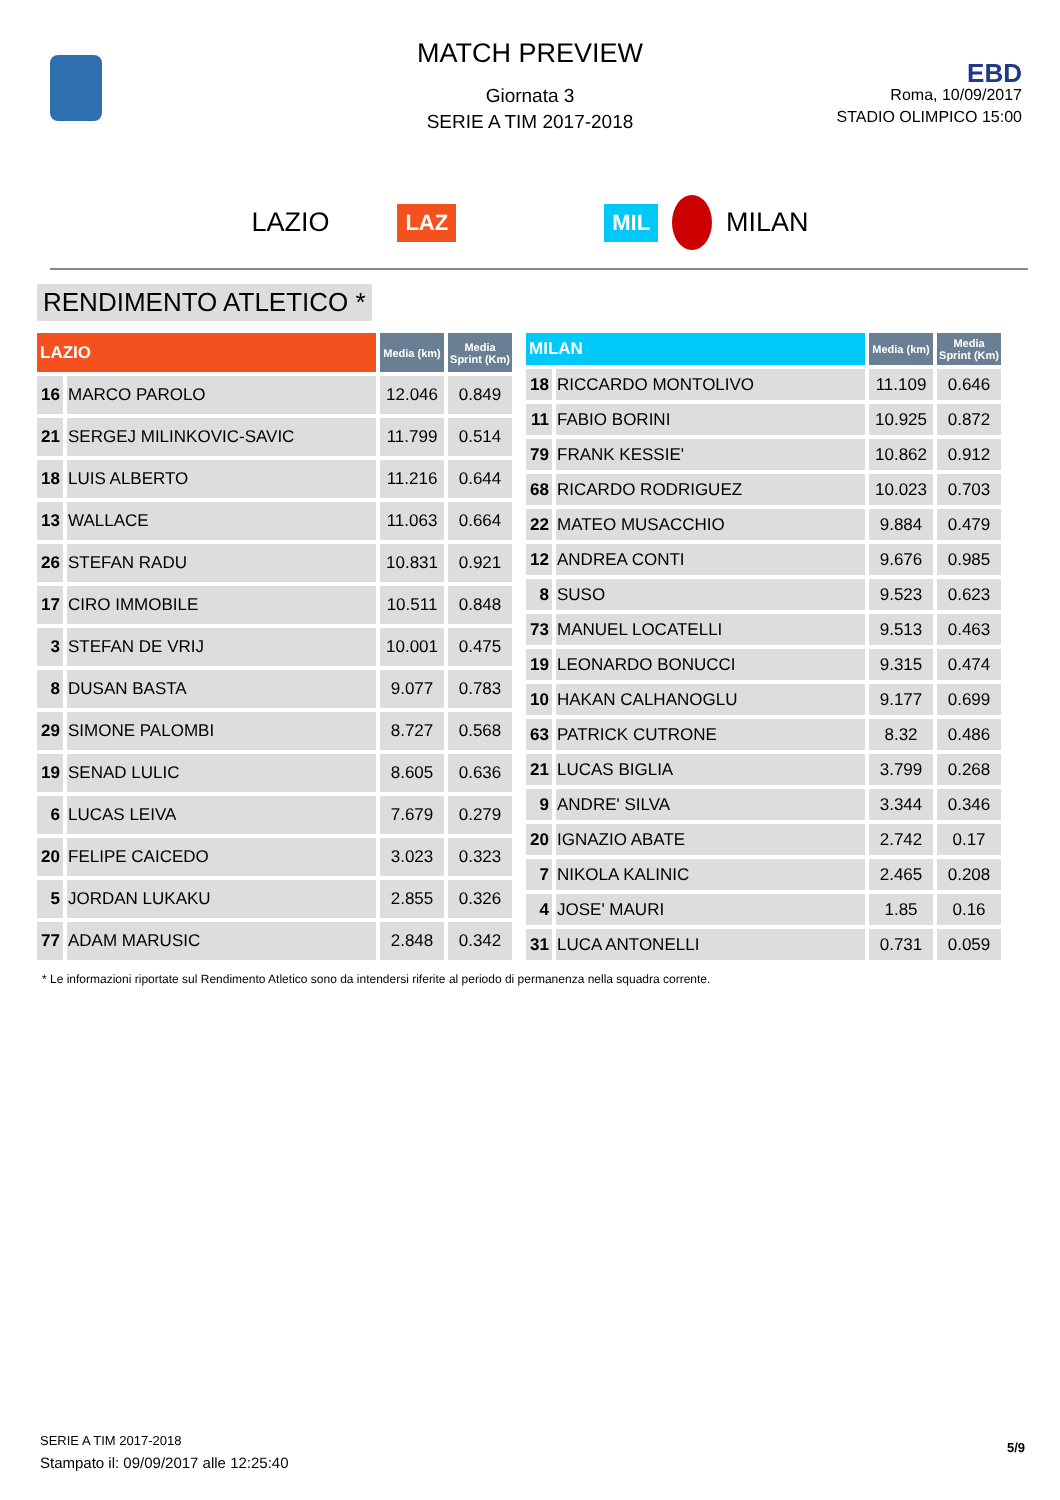MATCH PREVIEW
Giornata 3
SERIE A TIM 2017-2018
EBD
Roma, 10/09/2017
STADIO OLIMPICO 15:00
LAZIO LAZ MIL MILAN
RENDIMENTO ATLETICO *
| LAZIO | | Media (km) | Media Sprint (Km) |
| --- | --- | --- | --- |
| 16 | MARCO PAROLO | 12.046 | 0.849 |
| 21 | SERGEJ MILINKOVIC-SAVIC | 11.799 | 0.514 |
| 18 | LUIS ALBERTO | 11.216 | 0.644 |
| 13 | WALLACE | 11.063 | 0.664 |
| 26 | STEFAN RADU | 10.831 | 0.921 |
| 17 | CIRO IMMOBILE | 10.511 | 0.848 |
| 3 | STEFAN DE VRIJ | 10.001 | 0.475 |
| 8 | DUSAN BASTA | 9.077 | 0.783 |
| 29 | SIMONE PALOMBI | 8.727 | 0.568 |
| 19 | SENAD LULIC | 8.605 | 0.636 |
| 6 | LUCAS LEIVA | 7.679 | 0.279 |
| 20 | FELIPE CAICEDO | 3.023 | 0.323 |
| 5 | JORDAN LUKAKU | 2.855 | 0.326 |
| 77 | ADAM MARUSIC | 2.848 | 0.342 |
| MILAN | | Media (km) | Media Sprint (Km) |
| --- | --- | --- | --- |
| 18 | RICCARDO MONTOLIVO | 11.109 | 0.646 |
| 11 | FABIO BORINI | 10.925 | 0.872 |
| 79 | FRANK KESSIE' | 10.862 | 0.912 |
| 68 | RICARDO RODRIGUEZ | 10.023 | 0.703 |
| 22 | MATEO MUSACCHIO | 9.884 | 0.479 |
| 12 | ANDREA CONTI | 9.676 | 0.985 |
| 8 | SUSO | 9.523 | 0.623 |
| 73 | MANUEL LOCATELLI | 9.513 | 0.463 |
| 19 | LEONARDO BONUCCI | 9.315 | 0.474 |
| 10 | HAKAN CALHANOGLU | 9.177 | 0.699 |
| 63 | PATRICK CUTRONE | 8.32 | 0.486 |
| 21 | LUCAS BIGLIA | 3.799 | 0.268 |
| 9 | ANDRE' SILVA | 3.344 | 0.346 |
| 20 | IGNAZIO ABATE | 2.742 | 0.17 |
| 7 | NIKOLA KALINIC | 2.465 | 0.208 |
| 4 | JOSE' MAURI | 1.85 | 0.16 |
| 31 | LUCA ANTONELLI | 0.731 | 0.059 |
* Le informazioni riportate sul Rendimento Atletico sono da intendersi riferite al periodo di permanenza nella squadra corrente.
SERIE A TIM 2017-2018
Stampato il: 09/09/2017 alle 12:25:40
5/9